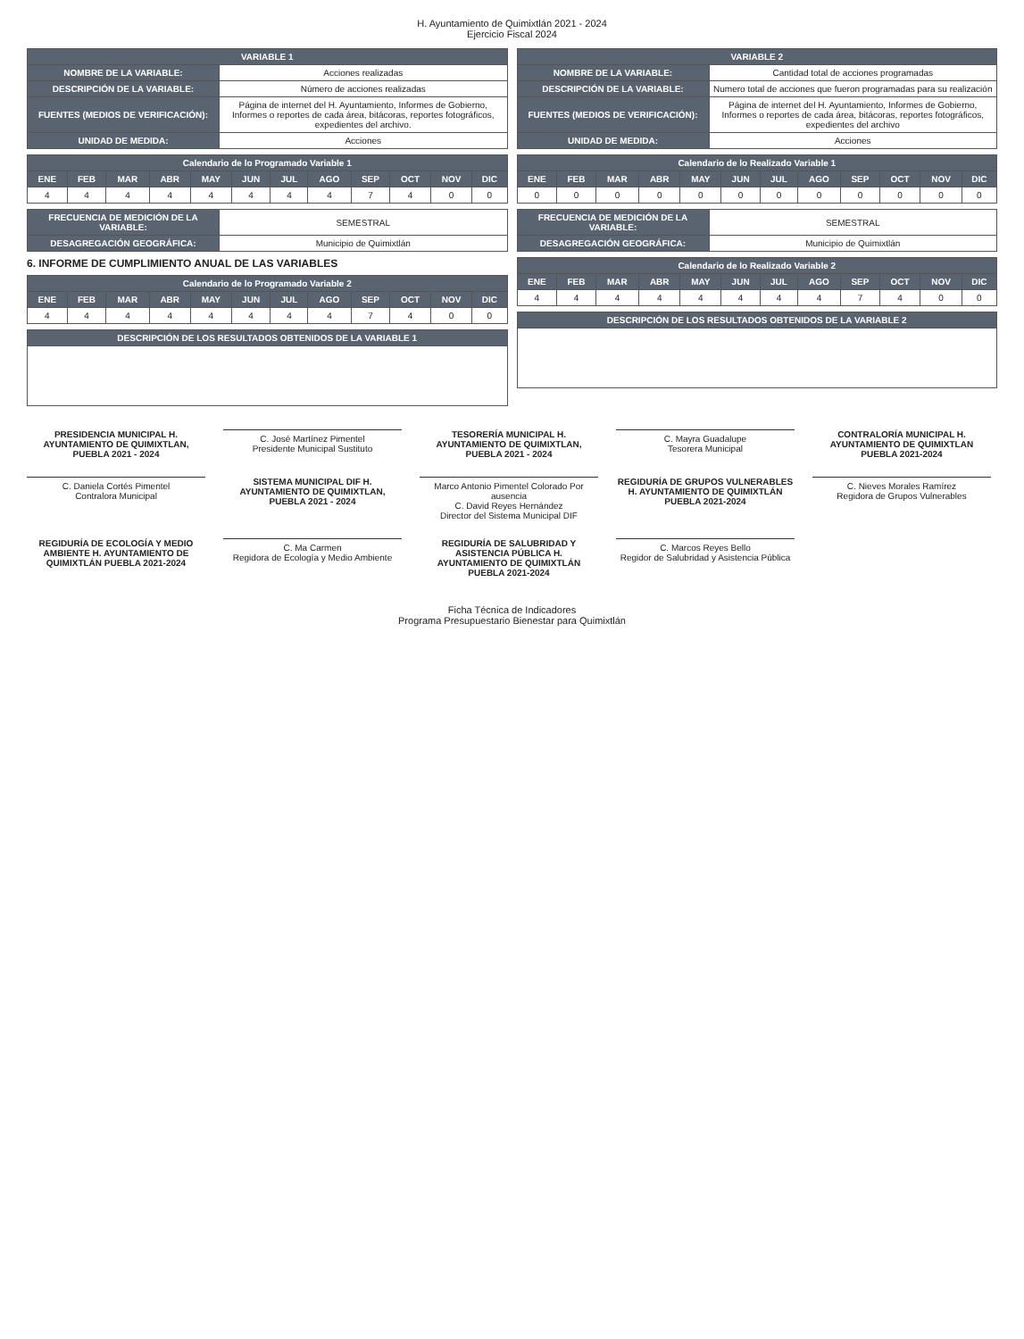H. Ayuntamiento de Quimixtlán 2021 - 2024
Ejercicio Fiscal 2024
| VARIABLE 1 | |
| --- | --- |
| NOMBRE DE LA VARIABLE: | Acciones realizadas |
| DESCRIPCIÓN DE LA VARIABLE: | Número de acciones realizadas |
| FUENTES (MEDIOS DE VERIFICACIÓN): | Página de internet del H. Ayuntamiento, Informes de Gobierno, Informes o reportes de cada área, bitácoras, reportes fotográficos, expedientes del archivo. |
| UNIDAD DE MEDIDA: | Acciones |
| Calendario de lo Programado Variable 1 | | | | | | | | | | | |
| --- | --- | --- | --- | --- | --- | --- | --- | --- | --- | --- | --- |
| ENE | FEB | MAR | ABR | MAY | JUN | JUL | AGO | SEP | OCT | NOV | DIC |
| 4 | 4 | 4 | 4 | 4 | 4 | 4 | 4 | 7 | 4 | 0 | 0 |
| FRECUENCIA DE MEDICIÓN DE LA VARIABLE: | SEMESTRAL |
| DESAGREGACIÓN GEOGRÁFICA: | Municipio de Quimixtlán |
6. INFORME DE CUMPLIMIENTO ANUAL DE LAS VARIABLES
| Calendario de lo Programado Variable 2 | | | | | | | | | | | |
| --- | --- | --- | --- | --- | --- | --- | --- | --- | --- | --- | --- |
| ENE | FEB | MAR | ABR | MAY | JUN | JUL | AGO | SEP | OCT | NOV | DIC |
| 4 | 4 | 4 | 4 | 4 | 4 | 4 | 4 | 7 | 4 | 0 | 0 |
| DESCRIPCIÓN DE LOS RESULTADOS OBTENIDOS DE LA VARIABLE 1 |
| --- |
| VARIABLE 2 | |
| --- | --- |
| NOMBRE DE LA VARIABLE: | Cantidad total de acciones programadas |
| DESCRIPCIÓN DE LA VARIABLE: | Numero total de acciones que fueron programadas para su realización |
| FUENTES (MEDIOS DE VERIFICACIÓN): | Página de internet del H. Ayuntamiento, Informes de Gobierno, Informes o reportes de cada área, bitácoras, reportes fotográficos, expedientes del archivo |
| UNIDAD DE MEDIDA: | Acciones |
| Calendario de lo Realizado Variable 1 | | | | | | | | | | | |
| --- | --- | --- | --- | --- | --- | --- | --- | --- | --- | --- | --- |
| ENE | FEB | MAR | ABR | MAY | JUN | JUL | AGO | SEP | OCT | NOV | DIC |
| 0 | 0 | 0 | 0 | 0 | 0 | 0 | 0 | 0 | 0 | 0 | 0 |
| FRECUENCIA DE MEDICIÓN DE LA VARIABLE: | SEMESTRAL |
| DESAGREGACIÓN GEOGRÁFICA: | Municipio de Quimixtlán |
| Calendario de lo Realizado Variable 2 | | | | | | | | | | | |
| --- | --- | --- | --- | --- | --- | --- | --- | --- | --- | --- | --- |
| ENE | FEB | MAR | ABR | MAY | JUN | JUL | AGO | SEP | OCT | NOV | DIC |
| 4 | 4 | 4 | 4 | 4 | 4 | 4 | 4 | 7 | 4 | 0 | 0 |
| DESCRIPCIÓN DE LOS RESULTADOS OBTENIDOS DE LA VARIABLE 2 |
| --- |
PRESIDENCIA MUNICIPAL H. AYUNTAMIENTO DE QUIMIXTLAN, PUEBLA 2021 - 2024
C. José Martínez Pimentel
Presidente Municipal Sustituto
TESORERÍA MUNICIPAL H. AYUNTAMIENTO DE QUIMIXTLAN, PUEBLA 2021 - 2024
C. Mayra Guadalupe
Tesorera Municipal
CONTRALORÍA MUNICIPAL H. AYUNTAMIENTO DE QUIMIXTLAN PUEBLA 2021-2024
C. Daniela Cortés Pimentel
Contralora Municipal
SISTEMA MUNICIPAL DIF H. AYUNTAMIENTO DE QUIMIXTLAN, PUEBLA 2021 - 2024
Marco Antonio Pimentel Colorado Por ausencia
C. David Reyes Hernández
Director del Sistema Municipal DIF
REGIDURÍA DE GRUPOS VULNERABLES H. AYUNTAMIENTO DE QUIMIXTLÁN PUEBLA 2021-2024
C. Nieves Morales Ramírez
Regidora de Grupos Vulnerables
REGIDURÍA DE ECOLOGÍA Y MEDIO AMBIENTE H. AYUNTAMIENTO DE QUIMIXTLÁN PUEBLA 2021-2024
C. Ma Carmen
Regidora de Ecología y Medio Ambiente
REGIDURÍA DE SALUBRIDAD Y ASISTENCIA PÚBLICA H. AYUNTAMIENTO DE QUIMIXTLÁN PUEBLA 2021-2024
C. Marcos Reyes Bello
Regidor de Salubridad y Asistencia Pública
Ficha Técnica de Indicadores
Programa Presupuestario Bienestar para Quimixtlán